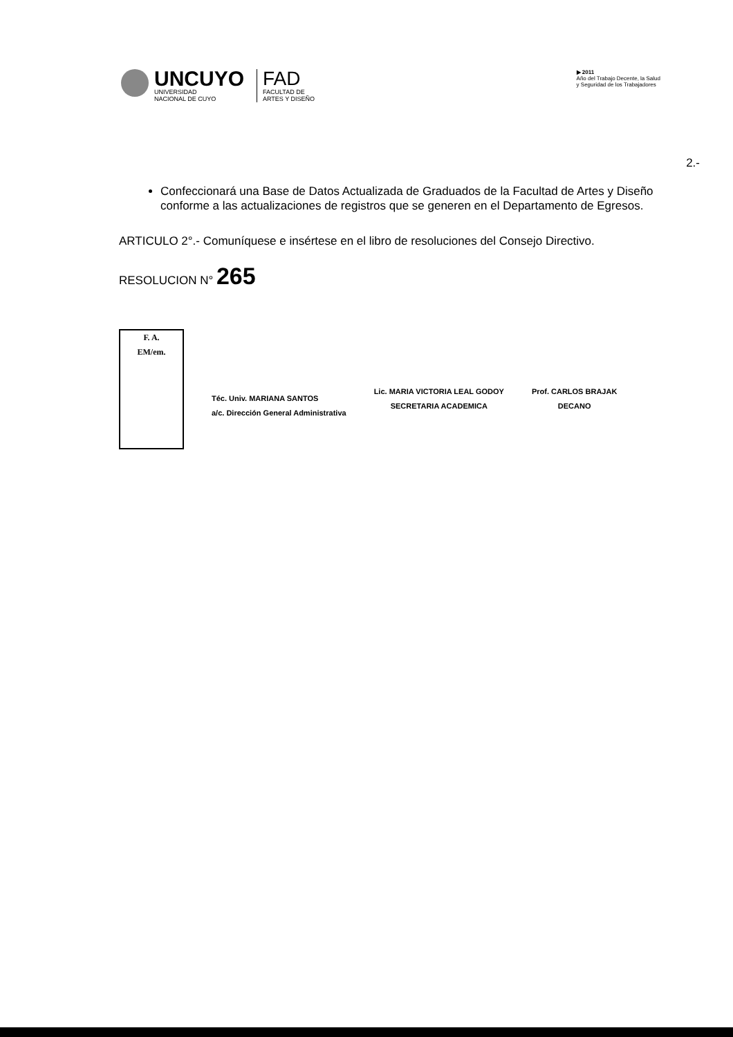UNCUYO
UNIVERSIDAD
NACIONAL DE CUYO
FAD
FACULTAD DE
ARTES Y DISEÑO
▶ 2011
Año del Trabajo Decente, la Salud
y Seguridad de los Trabajadores
2.-
Confeccionará una Base de Datos Actualizada de Graduados de la Facultad de Artes y Diseño conforme a las actualizaciones de registros que se generen en el Departamento de Egresos.
ARTICULO 2°.- Comuníquese e insértese en el libro de resoluciones del Consejo Directivo.
RESOLUCION N° 265
F. A.
EM/em.
Téc. Univ. MARIANA SANTOS
a/c. Dirección General Administrativa
Lic. MARIA VICTORIA LEAL GODOY
SECRETARIA ACADEMICA
Prof. CARLOS BRAJAK
DECANO